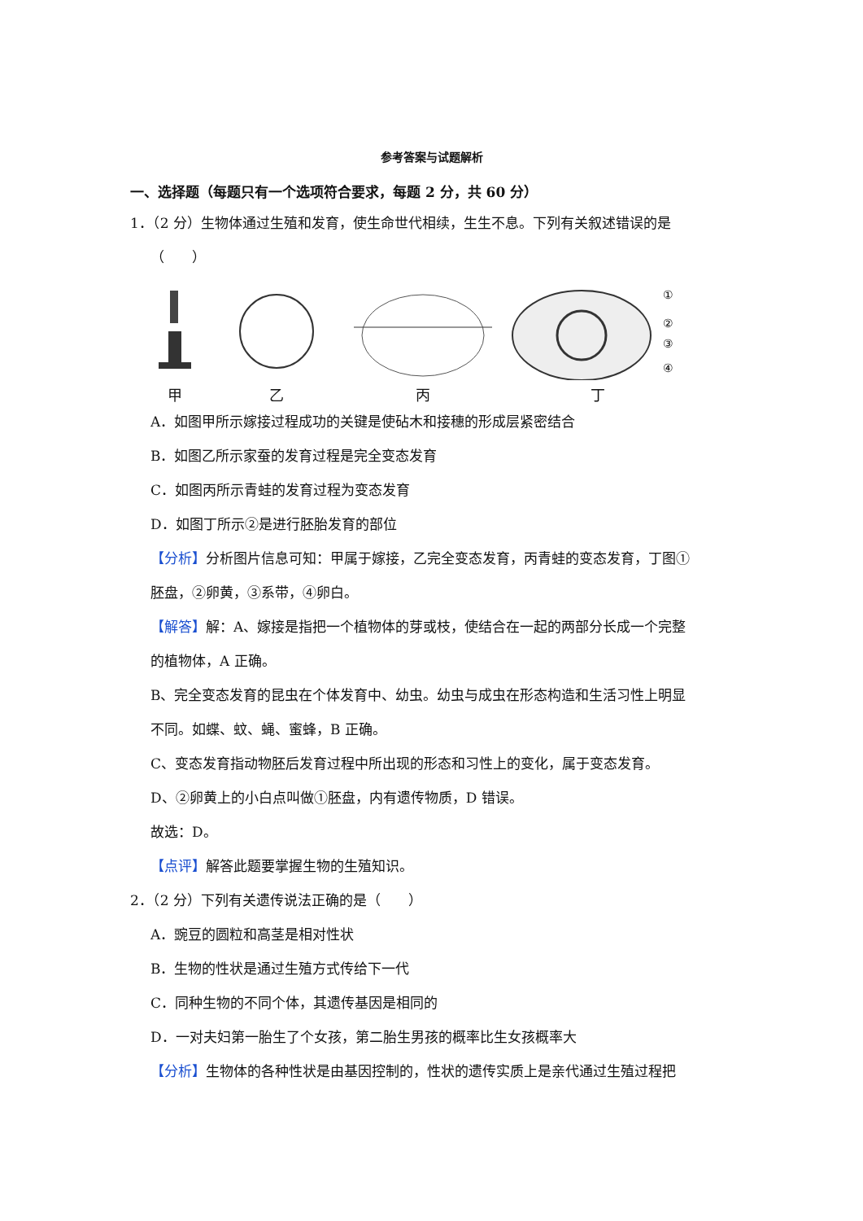参考答案与试题解析
一、选择题（每题只有一个选项符合要求，每题 2 分，共 60 分）
1．（2 分）生物体通过生殖和发育，使生命世代相续，生生不息。下列有关叙述错误的是
（　　）
甲
乙
丙
①
②
③
④
丁
A．如图甲所示嫁接过程成功的关键是使砧木和接穗的形成层紧密结合
B．如图乙所示家蚕的发育过程是完全变态发育
C．如图丙所示青蛙的发育过程为变态发育
D．如图丁所示②是进行胚胎发育的部位
【分析】分析图片信息可知：甲属于嫁接，乙完全变态发育，丙青蛙的变态发育，丁图①
胚盘，②卵黄，③系带，④卵白。
【解答】解：A、嫁接是指把一个植物体的芽或枝，使结合在一起的两部分长成一个完整
的植物体，A 正确。
B、完全变态发育的昆虫在个体发育中、幼虫。幼虫与成虫在形态构造和生活习性上明显
不同。如蝶、蚊、蝇、蜜蜂，B 正确。
C、变态发育指动物胚后发育过程中所出现的形态和习性上的变化，属于变态发育。
D、②卵黄上的小白点叫做①胚盘，内有遗传物质，D 错误。
故选：D。
【点评】解答此题要掌握生物的生殖知识。
2．（2 分）下列有关遗传说法正确的是（　　）
A．豌豆的圆粒和高茎是相对性状
B．生物的性状是通过生殖方式传给下一代
C．同种生物的不同个体，其遗传基因是相同的
D．一对夫妇第一胎生了个女孩，第二胎生男孩的概率比生女孩概率大
【分析】生物体的各种性状是由基因控制的，性状的遗传实质上是亲代通过生殖过程把